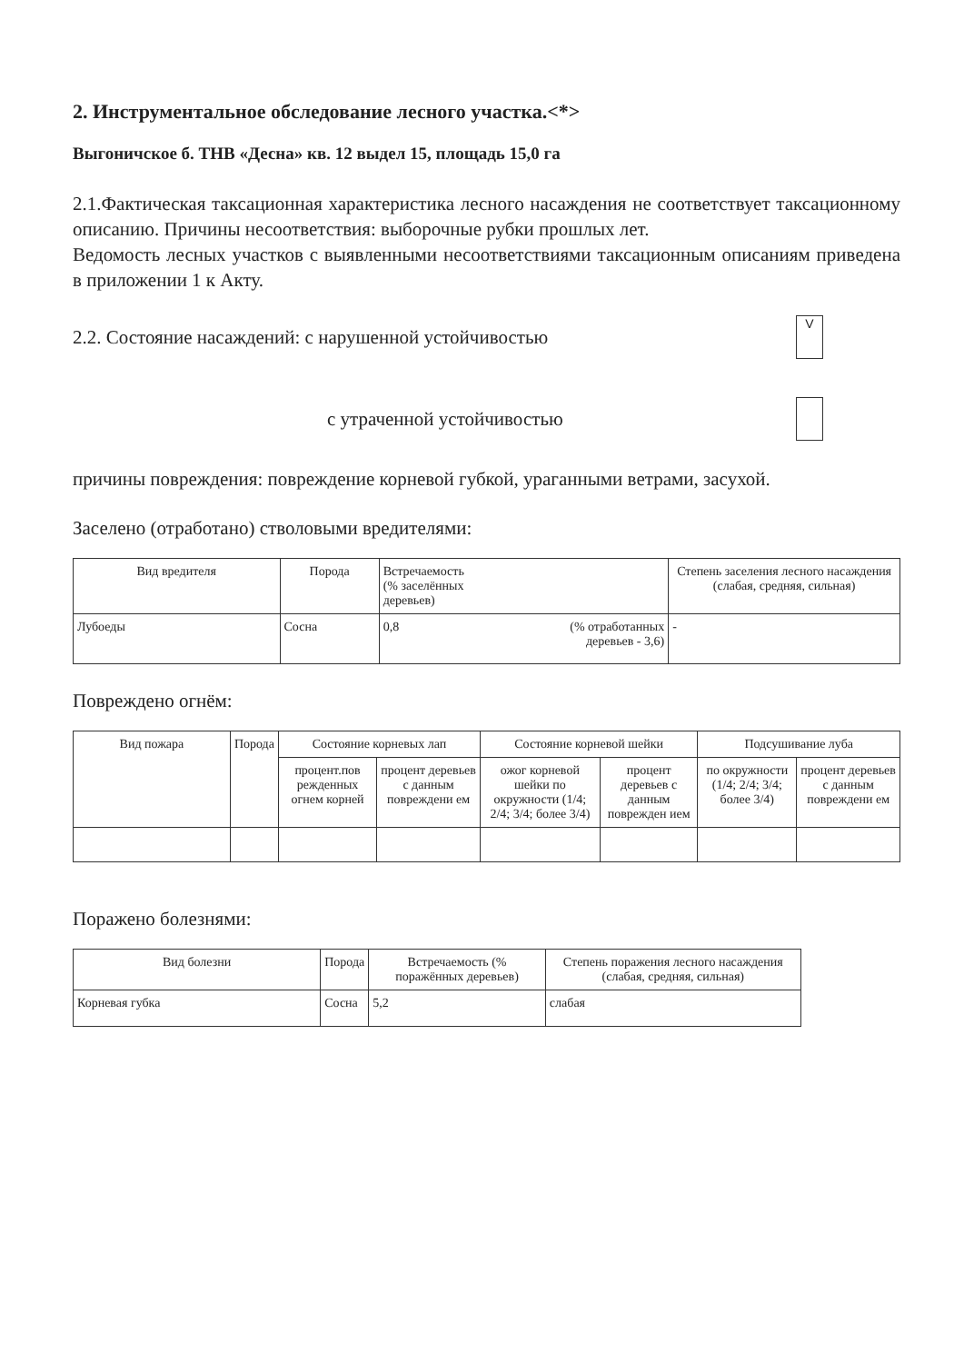2. Инструментальное обследование лесного участка.<*>
Выгоничское б. ТНВ «Десна» кв. 12 выдел 15, площадь 15,0 га
2.1.Фактическая таксационная характеристика лесного насаждения не соответствует таксационному описанию. Причины несоответствия: выборочные рубки прошлых лет.
Ведомость лесных участков с выявленными несоответствиями таксационным описаниям приведена в приложении 1 к Акту.
2.2. Состояние насаждений: с нарушенной устойчивостью
V
с утраченной устойчивостью
причины повреждения: повреждение корневой губкой, ураганными ветрами, засухой.
Заселено (отработано) стволовыми вредителями:
| Вид вредителя | Порода | Встречаемость (% заселённых деревьев) | Степень заселения лесного насаждения (слабая, средняя, сильная) |
| --- | --- | --- | --- |
| Лубоеды | Сосна | 0,8 (% отработанных деревьев - 3,6) | - |
Повреждено огнём:
| Вид пожара | Порода | Состояние корневых лап | | Состояние корневой шейки | | Подсушивание луба | |
| --- | --- | --- | --- | --- | --- | --- | --- |
| | | процент.пов режденных огнем корней | процент деревьев с данным повреждени ем | ожог корневой шейки по окружности (1/4; 2/4; 3/4; более 3/4) | процент деревьев с данным поврежден ием | по окружности (1/4; 2/4; 3/4; более 3/4) | процент деревьев с данным повреждени ем |
Поражено болезнями:
| Вид болезни | Порода | Встречаемость (% поражённых деревьев) | Степень поражения лесного насаждения (слабая, средняя, сильная) |
| --- | --- | --- | --- |
| Корневая губка | Сосна | 5,2 | слабая |